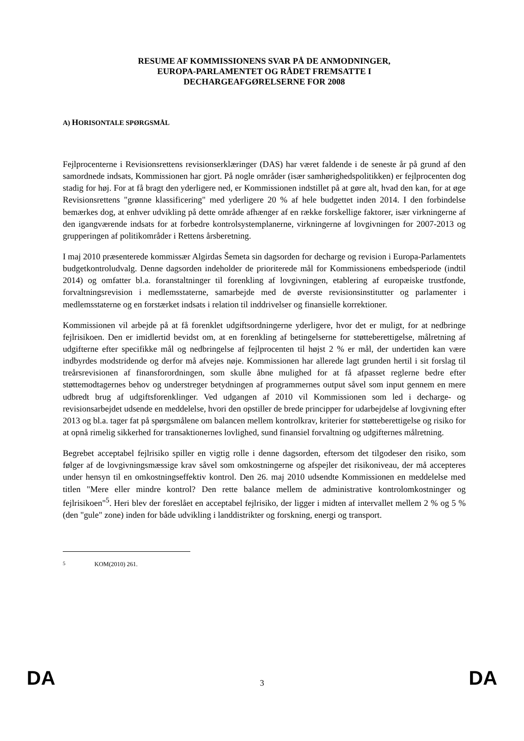RESUME AF KOMMISSIONENS SVAR PÅ DE ANMODNINGER,
EUROPA-PARLAMENTET OG RÅDET FREMSATTE I
DECHARGEAFGØRELSERNE FOR 2008
A) HORISONTALE SPØRGSMÅL
Fejlprocenterne i Revisionsrettens revisionserklæringer (DAS) har været faldende i de seneste år på grund af den samordnede indsats, Kommissionen har gjort. På nogle områder (især samhørighedspolitikken) er fejlprocenten dog stadig for høj. For at få bragt den yderligere ned, er Kommissionen indstillet på at gøre alt, hvad den kan, for at øge Revisionsrettens "grønne klassificering" med yderligere 20 % af hele budgettet inden 2014. I den forbindelse bemærkes dog, at enhver udvikling på dette område afhænger af en række forskellige faktorer, især virkningerne af den igangværende indsats for at forbedre kontrolsystemplanerne, virkningerne af lovgivningen for 2007-2013 og grupperingen af politikområder i Rettens årsberetning.
I maj 2010 præsenterede kommissær Algirdas Šemeta sin dagsorden for decharge og revision i Europa-Parlamentets budgetkontroludvalg. Denne dagsorden indeholder de prioriterede mål for Kommissionens embedsperiode (indtil 2014) og omfatter bl.a. foranstaltninger til forenkling af lovgivningen, etablering af europæiske trustfonde, forvaltningsrevision i medlemsstaterne, samarbejde med de øverste revisionsinstitutter og parlamenter i medlemsstaterne og en forstærket indsats i relation til inddrivelser og finansielle korrektioner.
Kommissionen vil arbejde på at få forenklet udgiftsordningerne yderligere, hvor det er muligt, for at nedbringe fejlrisikoen. Den er imidlertid bevidst om, at en forenkling af betingelserne for støtteberettigelse, målretning af udgifterne efter specifikke mål og nedbringelse af fejlprocenten til højst 2 % er mål, der undertiden kan være indbyrdes modstridende og derfor må afvejes nøje. Kommissionen har allerede lagt grunden hertil i sit forslag til treårsrevisionen af finansforordningen, som skulle åbne mulighed for at få afpasset reglerne bedre efter støttemodtagernes behov og understreger betydningen af programmernes output såvel som input gennem en mere udbredt brug af udgiftsforenklinger. Ved udgangen af 2010 vil Kommissionen som led i decharge- og revisionsarbejdet udsende en meddelelse, hvori den opstiller de brede principper for udarbejdelse af lovgivning efter 2013 og bl.a. tager fat på spørgsmålene om balancen mellem kontrolkrav, kriterier for støtteberettigelse og risiko for at opnå rimelig sikkerhed for transaktionernes lovlighed, sund finansiel forvaltning og udgifternes målretning.
Begrebet acceptabel fejlrisiko spiller en vigtig rolle i denne dagsorden, eftersom det tilgodeser den risiko, som følger af de lovgivningsmæssige krav såvel som omkostningerne og afspejler det risikoniveau, der må accepteres under hensyn til en omkostningseffektiv kontrol. Den 26. maj 2010 udsendte Kommissionen en meddelelse med titlen "Mere eller mindre kontrol? Den rette balance mellem de administrative kontrolomkostninger og fejlrisikoen"<sup>5</sup>. Heri blev der foreslået en acceptabel fejlrisiko, der ligger i midten af intervallet mellem 2 % og 5 % (den "gule" zone) inden for både udvikling i landdistrikter og forskning, energi og transport.
<sup>5</sup> KOM(2010) 261.
DA 3 DA